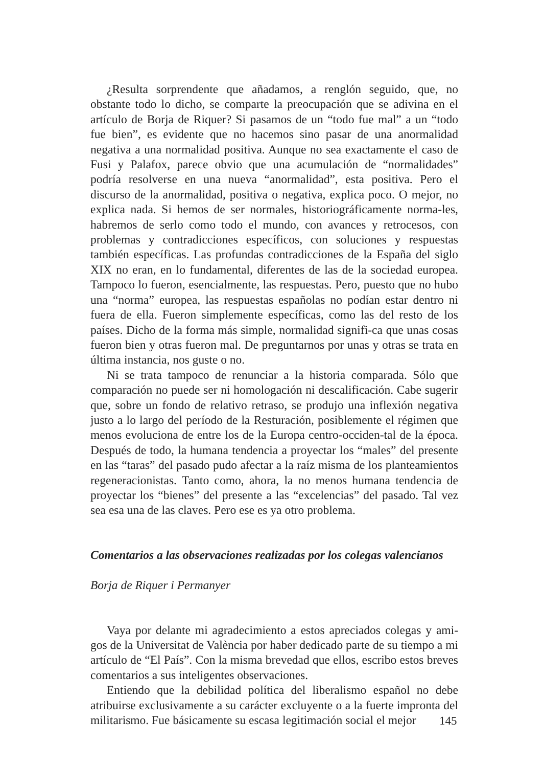¿Resulta sorprendente que añadamos, a renglón seguido, que, no obstante todo lo dicho, se comparte la preocupación que se adivina en el artículo de Borja de Riquer? Si pasamos de un “todo fue mal” a un “todo fue bien”, es evidente que no hacemos sino pasar de una anormalidad negativa a una normalidad positiva. Aunque no sea exactamente el caso de Fusi y Palafox, parece obvio que una acumulación de “normalidades” podría resolverse en una nueva “anormalidad”, esta positiva. Pero el discurso de la anormalidad, positiva o negativa, explica poco. O mejor, no explica nada. Si hemos de ser normales, historiográficamente norma-les, habremos de serlo como todo el mundo, con avances y retrocesos, con problemas y contradicciones específicos, con soluciones y respuestas también específicas. Las profundas contradicciones de la España del siglo XIX no eran, en lo fundamental, diferentes de las de la sociedad europea. Tampoco lo fueron, esencialmente, las respuestas. Pero, puesto que no hubo una “norma” europea, las respuestas españolas no podían estar dentro ni fuera de ella. Fueron simplemente específicas, como las del resto de los países. Dicho de la forma más simple, normalidad signifi-ca que unas cosas fueron bien y otras fueron mal. De preguntarnos por unas y otras se trata en última instancia, nos guste o no.
Ni se trata tampoco de renunciar a la historia comparada. Sólo que comparación no puede ser ni homologación ni descalificación. Cabe sugerir que, sobre un fondo de relativo retraso, se produjo una inflexión negativa justo a lo largo del período de la Resturación, posiblemente el régimen que menos evoluciona de entre los de la Europa centro-occiden-tal de la época. Después de todo, la humana tendencia a proyectar los “males” del presente en las “taras” del pasado pudo afectar a la raíz misma de los planteamientos regeneracionistas. Tanto como, ahora, la no menos humana tendencia de proyectar los “bienes” del presente a las “excelencias” del pasado. Tal vez sea esa una de las claves. Pero ese es ya otro problema.
Comentarios a las observaciones realizadas por los colegas valencianos
Borja de Riquer i Permanyer
Vaya por delante mi agradecimiento a estos apreciados colegas y ami-gos de la Universitat de València por haber dedicado parte de su tiempo a mi artículo de “El País”. Con la misma brevedad que ellos, escribo estos breves comentarios a sus inteligentes observaciones.
Entiendo que la debilidad política del liberalismo español no debe atribuirse exclusivamente a su carácter excluyente o a la fuerte impronta del militarismo. Fue básicamente su escasa legitimación social el mejor
145